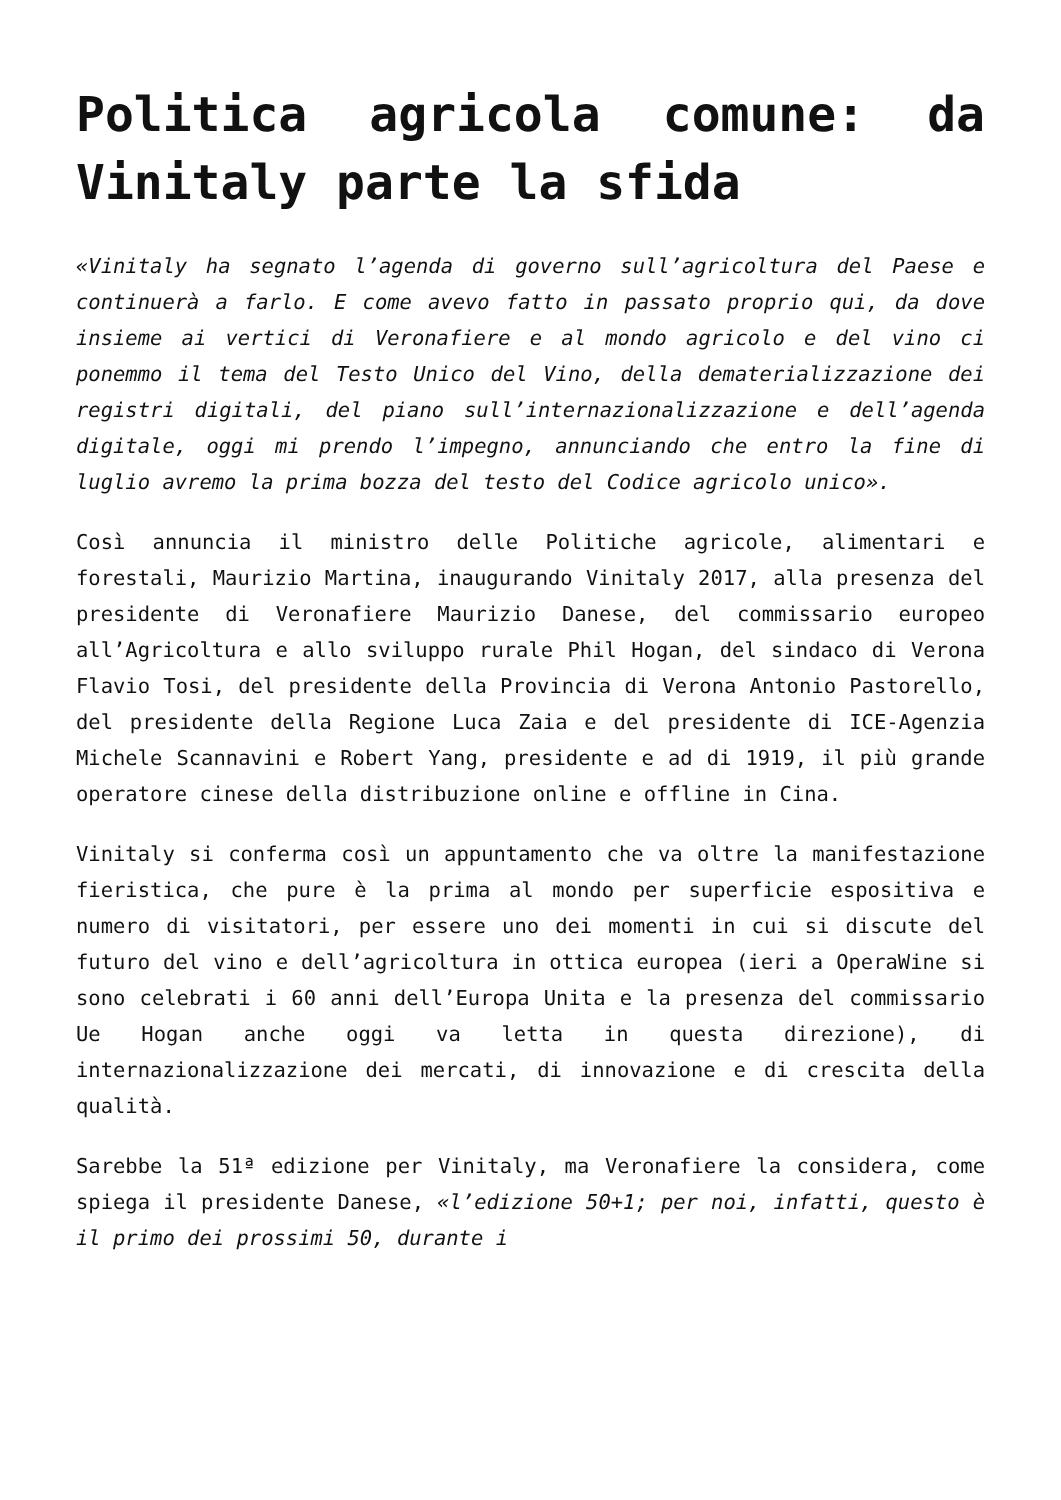Politica agricola comune: da Vinitaly parte la sfida
«Vinitaly ha segnato l’agenda di governo sull’agricoltura del Paese e continuerà a farlo. E come avevo fatto in passato proprio qui, da dove insieme ai vertici di Veronafiere e al mondo agricolo e del vino ci ponemmo il tema del Testo Unico del Vino, della dematerializzazione dei registri digitali, del piano sull’internazionalizzazione e dell’agenda digitale, oggi mi prendo l’impegno, annunciando che entro la fine di luglio avremo la prima bozza del testo del Codice agricolo unico».
Così annuncia il ministro delle Politiche agricole, alimentari e forestali, Maurizio Martina, inaugurando Vinitaly 2017, alla presenza del presidente di Veronafiere Maurizio Danese, del commissario europeo all’Agricoltura e allo sviluppo rurale Phil Hogan, del sindaco di Verona Flavio Tosi, del presidente della Provincia di Verona Antonio Pastorello, del presidente della Regione Luca Zaia e del presidente di ICE-Agenzia Michele Scannavini e Robert Yang, presidente e ad di 1919, il più grande operatore cinese della distribuzione online e offline in Cina.
Vinitaly si conferma così un appuntamento che va oltre la manifestazione fieristica, che pure è la prima al mondo per superficie espositiva e numero di visitatori, per essere uno dei momenti in cui si discute del futuro del vino e dell’agricoltura in ottica europea (ieri a OperaWine si sono celebrati i 60 anni dell’Europa Unita e la presenza del commissario Ue Hogan anche oggi va letta in questa direzione), di internazionalizzazione dei mercati, di innovazione e di crescita della qualità.
Sarebbe la 51ª edizione per Vinitaly, ma Veronafiere la considera, come spiega il presidente Danese, «l’edizione 50+1; per noi, infatti, questo è il primo dei prossimi 50, durante i